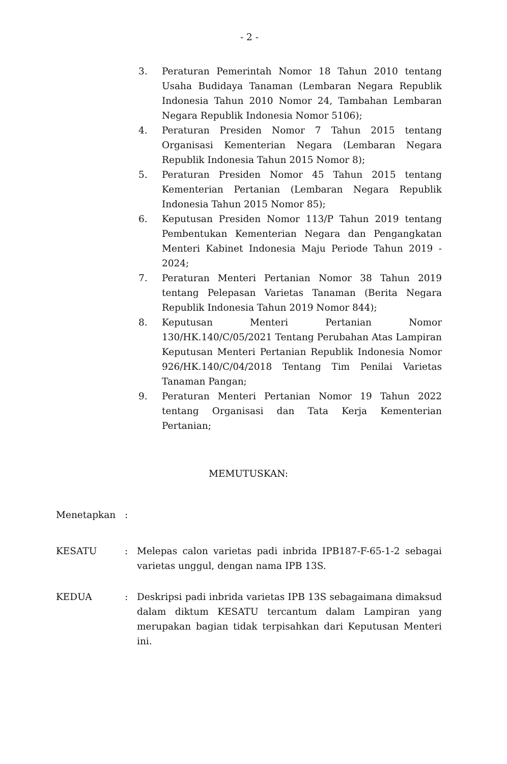- 2 -
3. Peraturan Pemerintah Nomor 18 Tahun 2010 tentang Usaha Budidaya Tanaman (Lembaran Negara Republik Indonesia Tahun 2010 Nomor 24, Tambahan Lembaran Negara Republik Indonesia Nomor 5106);
4. Peraturan Presiden Nomor 7 Tahun 2015 tentang Organisasi Kementerian Negara (Lembaran Negara Republik Indonesia Tahun 2015 Nomor 8);
5. Peraturan Presiden Nomor 45 Tahun 2015 tentang Kementerian Pertanian (Lembaran Negara Republik Indonesia Tahun 2015 Nomor 85);
6. Keputusan Presiden Nomor 113/P Tahun 2019 tentang Pembentukan Kementerian Negara dan Pengangkatan Menteri Kabinet Indonesia Maju Periode Tahun 2019 - 2024;
7. Peraturan Menteri Pertanian Nomor 38 Tahun 2019 tentang Pelepasan Varietas Tanaman (Berita Negara Republik Indonesia Tahun 2019 Nomor 844);
8. Keputusan Menteri Pertanian Nomor 130/HK.140/C/05/2021 Tentang Perubahan Atas Lampiran Keputusan Menteri Pertanian Republik Indonesia Nomor 926/HK.140/C/04/2018 Tentang Tim Penilai Varietas Tanaman Pangan;
9. Peraturan Menteri Pertanian Nomor 19 Tahun 2022 tentang Organisasi dan Tata Kerja Kementerian Pertanian;
MEMUTUSKAN:
Menetapkan :
KESATU : Melepas calon varietas padi inbrida IPB187-F-65-1-2 sebagai varietas unggul, dengan nama IPB 13S.
KEDUA : Deskripsi padi inbrida varietas IPB 13S sebagaimana dimaksud dalam diktum KESATU tercantum dalam Lampiran yang merupakan bagian tidak terpisahkan dari Keputusan Menteri ini.